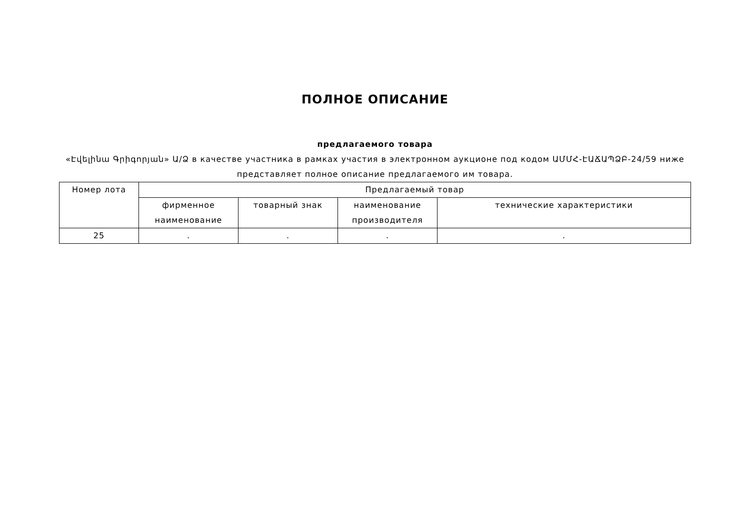ПОЛНОЕ ОПИСАНИЕ
предлагаемого товара
«Էվելինա Գրիգորյան» Ա/Ձ в качестве участника в рамках участия в электронном аукционе под кодом ԱՄՄՀ-ԷԱՃԱՊՁԲ-24/59 ниже представляет полное описание предлагаемого им товара.
| Номер лота | Предлагаемый товар | | | |
| --- | --- | --- | --- | --- |
| | фирменное наименование | товарный знак | наименование производителя | технические характеристики |
| 25 | . | . | . | . |